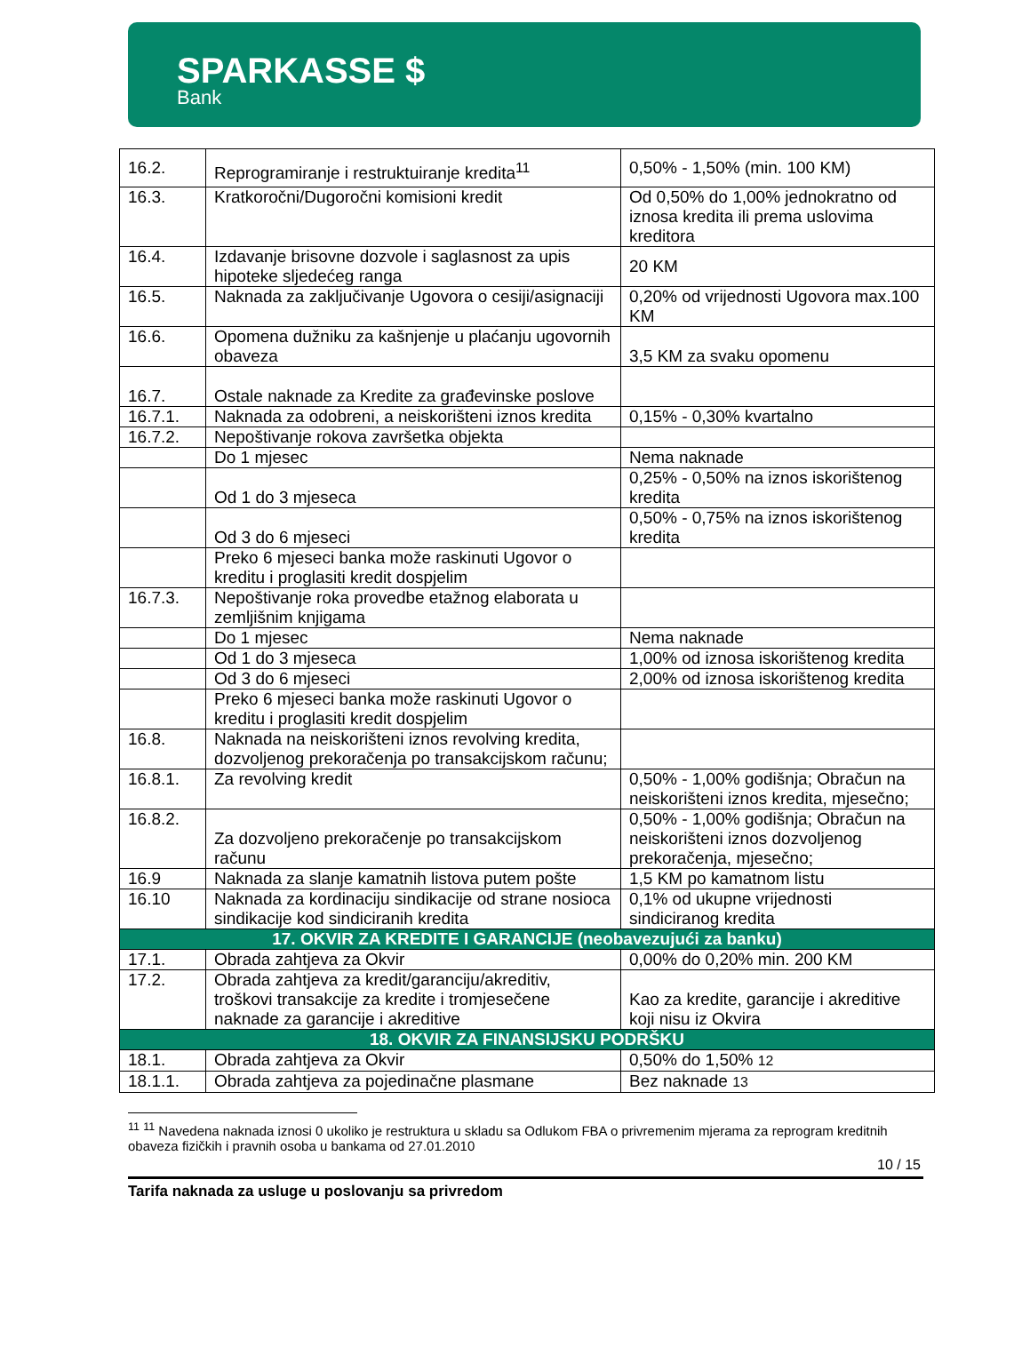SPARKASSE $
Bank
| 16.2. | Reprogramiranje i restruktuiranje kredita<sup>11</sup> | 0,50% - 1,50% (min. 100 KM) |
| 16.3. | Kratkoročni/Dugoročni komisioni kredit | Od 0,50% do 1,00% jednokratno od iznosa kredita ili prema uslovima kreditora |
| 16.4. | Izdavanje brisovne dozvole i saglasnost za upis hipoteke sljedećeg ranga | 20 KM |
| 16.5. | Naknada za zaključivanje Ugovora o cesiji/asignaciji | 0,20% od vrijednosti Ugovora max.100 KM |
| 16.6. | Opomena dužniku za kašnjenje u plaćanju ugovornih obaveza | 3,5 KM za svaku opomenu |
| 16.7. | Ostale naknade za Kredite za građevinske poslove | |
| 16.7.1. | Naknada za odobreni, a neiskorišteni iznos kredita | 0,15% - 0,30% kvartalno |
| 16.7.2. | Nepoštivanje rokova završetka objekta | |
| | Do 1 mjesec | Nema naknade |
| | Od 1 do 3 mjeseca | 0,25% - 0,50% na iznos iskorištenog kredita |
| | Od 3 do 6 mjeseci | 0,50% - 0,75% na iznos iskorištenog kredita |
| | Preko 6 mjeseci banka može raskinuti Ugovor o kreditu i proglasiti kredit dospjelim | |
| 16.7.3. | Nepoštivanje roka provedbe etažnog elaborata u zemljišnim knjigama | |
| | Do 1 mjesec | Nema naknade |
| | Od 1 do 3 mjeseca | 1,00% od iznosa iskorištenog kredita |
| | Od 3 do 6 mjeseci | 2,00% od iznosa iskorištenog kredita |
| | Preko 6 mjeseci banka može raskinuti Ugovor o kreditu i proglasiti kredit dospjelim | |
| 16.8. | Naknada na neiskorišteni iznos revolving kredita, dozvoljenog prekoračenja po transakcijskom računu; | |
| 16.8.1. | Za revolving kredit | 0,50% - 1,00% godišnja; Obračun na neiskorišteni iznos kredita, mjesečno; |
| 16.8.2. | Za dozvoljeno prekoračenje po transakcijskom računu | 0,50% - 1,00% godišnja; Obračun na neiskorišteni iznos dozvoljenog prekoračenja, mjesečno; |
| 16.9 | Naknada za slanje kamatnih listova putem pošte | 1,5 KM po kamatnom listu |
| 16.10 | Naknada za kordinaciju sindikacije od strane nosioca sindikacije kod sindiciranih kredita | 0,1% od ukupne vrijednosti sindiciranog kredita |
| 17. OKVIR ZA KREDITE I GARANCIJE (neobavezujući za banku) | | |
| 17.1. | Obrada zahtjeva za Okvir | 0,00% do 0,20% min. 200 KM |
| 17.2. | Obrada zahtjeva za kredit/garanciju/akreditiv, troškovi transakcije za kredite i tromjesečene naknade za garancije i akreditive | Kao za kredite, garancije i akreditive koji nisu iz Okvira |
| 18. OKVIR ZA FINANSIJSKU PODRŠKU | | |
| 18.1. | Obrada zahtjeva za Okvir | 0,50% do 1,50% 12 |
| 18.1.1. | Obrada zahtjeva za pojedinačne plasmane | Bez naknade 13 |
<sup>11</sup> <sup>11</sup> Navedena naknada iznosi 0 ukoliko je restruktura u skladu sa Odlukom FBA o privremenim mjerama za reprogram kreditnih obaveza fizičkih i pravnih osoba u bankama od 27.01.2010
10 / 15
Tarifa naknada za usluge u poslovanju sa privredom